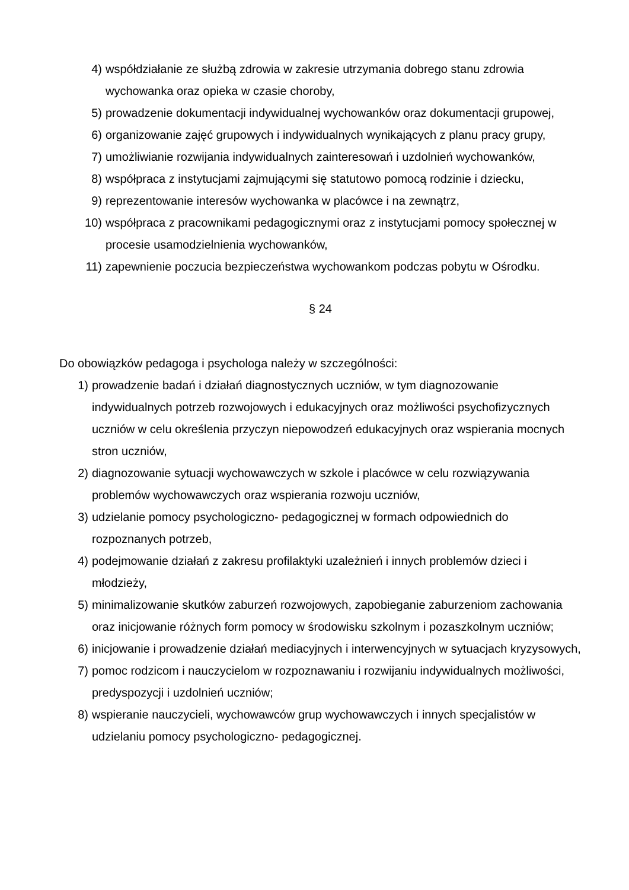4) współdziałanie ze służbą zdrowia w zakresie utrzymania dobrego stanu zdrowia wychowanka oraz opieka w czasie choroby,
5) prowadzenie dokumentacji indywidualnej wychowanków oraz dokumentacji grupowej,
6) organizowanie zajęć grupowych i indywidualnych wynikających z planu pracy grupy,
7) umożliwianie rozwijania indywidualnych zainteresowań i uzdolnień wychowanków,
8) współpraca z instytucjami zajmującymi się statutowo pomocą rodzinie i dziecku,
9) reprezentowanie interesów wychowanka w placówce i na zewnątrz,
10) współpraca z pracownikami pedagogicznymi oraz z instytucjami pomocy społecznej w procesie usamodzielnienia wychowanków,
11) zapewnienie poczucia bezpieczeństwa wychowankom podczas pobytu w Ośrodku.
§ 24
Do obowiązków pedagoga i psychologa należy w szczególności:
1) prowadzenie badań i działań diagnostycznych uczniów, w tym diagnozowanie indywidualnych potrzeb rozwojowych i edukacyjnych oraz możliwości psychofizycznych uczniów w celu określenia przyczyn niepowodzeń edukacyjnych oraz wspierania mocnych stron uczniów,
2) diagnozowanie sytuacji wychowawczych w szkole i placówce w celu rozwiązywania problemów wychowawczych oraz wspierania rozwoju uczniów,
3) udzielanie pomocy psychologiczno- pedagogicznej w formach odpowiednich do rozpoznanych potrzeb,
4) podejmowanie działań z zakresu profilaktyki uzależnień i innych problemów dzieci i młodzieży,
5) minimalizowanie skutków zaburzeń rozwojowych, zapobieganie zaburzeniom zachowania oraz inicjowanie różnych form pomocy w środowisku szkolnym i pozaszkolnym uczniów;
6) inicjowanie i prowadzenie działań mediacyjnych i interwencyjnych w sytuacjach kryzysowych,
7) pomoc rodzicom i nauczycielom w rozpoznawaniu i rozwijaniu indywidualnych możliwości, predyspozycji i uzdolnień uczniów;
8) wspieranie nauczycieli, wychowawców grup wychowawczych i innych specjalistów w udzielaniu pomocy psychologiczno- pedagogicznej.